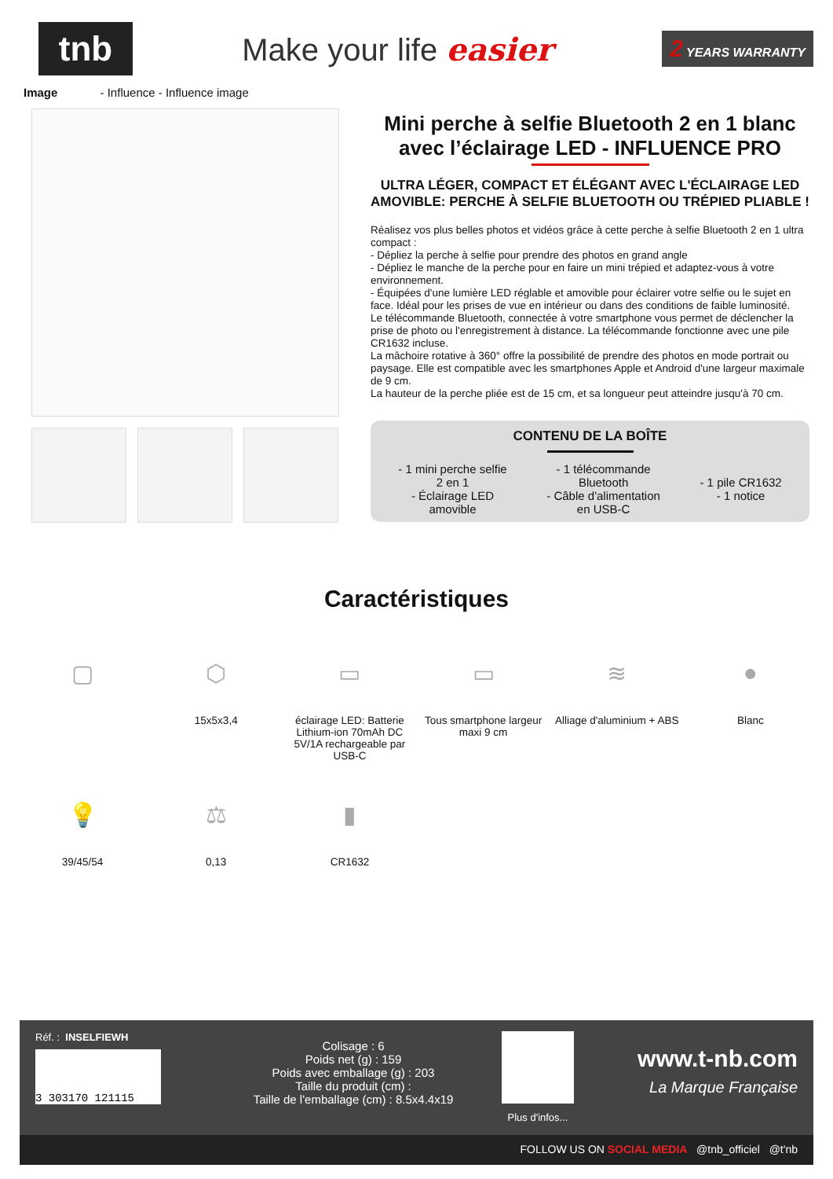tnb
Make your life easier
2 YEARS WARRANTY
Image - Influence - Influence image
Mini perche à selfie Bluetooth 2 en 1 blanc avec l’éclairage LED - INFLUENCE PRO
ULTRA LÉGER, COMPACT ET ÉLÉGANT AVEC L'ÉCLAIRAGE LED AMOVIBLE: PERCHE À SELFIE BLUETOOTH OU TRÉPIED PLIABLE !
Réalisez vos plus belles photos et vidéos grâce à cette perche à selfie Bluetooth 2 en 1 ultra compact :
- Dépliez la perche à selfie pour prendre des photos en grand angle
- Dépliez le manche de la perche pour en faire un mini trépied et adaptez-vous à votre environnement.
- Équipées d'une lumière LED réglable et amovible pour éclairer votre selfie ou le sujet en face. Idéal pour les prises de vue en intérieur ou dans des conditions de faible luminosité.
Le télécommande Bluetooth, connectée à votre smartphone vous permet de déclencher la prise de photo ou l'enregistrement à distance. La télécommande fonctionne avec une pile CR1632 incluse.
La mâchoire rotative à 360° offre la possibilité de prendre des photos en mode portrait ou paysage. Elle est compatible avec les smartphones Apple et Android d'une largeur maximale de 9 cm.
La hauteur de la perche pliée est de 15 cm, et sa longueur peut atteindre jusqu'à 70 cm.
CONTENU DE LA BOÎTE
- 1 mini perche selfie
2 en 1
- Éclairage LED
amovible
- 1 télécommande
Bluetooth
- Câble d'alimentation
en USB-C
- 1 pile CR1632
- 1 notice
Caractéristiques
▢
⬡
15x5x3,4
▭
éclairage LED: Batterie Lithium-ion 70mAh DC 5V/1A rechargeable par USB-C
▭
Tous smartphone largeur maxi 9 cm
≋
Alliage d'aluminium + ABS
●
Blanc
💡
39/45/54
⚖
0,13
▮
CR1632
Réf. : INSELFIEWH
3 303170 121115
Colisage : 6
Poids net (g) : 159
Poids avec emballage (g) : 203
Taille du produit (cm) :
Taille de l'emballage (cm) : 8.5x4.4x19
Plus d'infos...
www.t-nb.com
La Marque Française
FOLLOW US ON SOCIAL MEDIA @tnb_officiel @t'nb